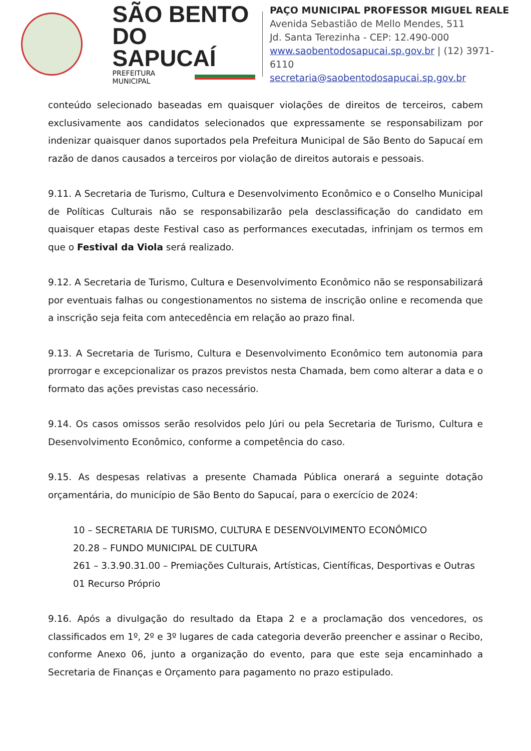SÃO BENTO
DO SAPUCAÍ
PREFEITURA MUNICIPAL
PAÇO MUNICIPAL PROFESSOR MIGUEL REALE
Avenida Sebastião de Mello Mendes, 511
Jd. Santa Terezinha - CEP: 12.490-000
www.saobentodosapucai.sp.gov.br | (12) 3971-6110
secretaria@saobentodosapucai.sp.gov.br
conteúdo selecionado baseadas em quaisquer violações de direitos de terceiros, cabem exclusivamente aos candidatos selecionados que expressamente se responsabilizam por indenizar quaisquer danos suportados pela Prefeitura Municipal de São Bento do Sapucaí em razão de danos causados a terceiros por violação de direitos autorais e pessoais.
9.11. A Secretaria de Turismo, Cultura e Desenvolvimento Econômico e o Conselho Municipal de Políticas Culturais não se responsabilizarão pela desclassificação do candidato em quaisquer etapas deste Festival caso as performances executadas, infrinjam os termos em que o Festival da Viola será realizado.
9.12. A Secretaria de Turismo, Cultura e Desenvolvimento Econômico não se responsabilizará por eventuais falhas ou congestionamentos no sistema de inscrição online e recomenda que a inscrição seja feita com antecedência em relação ao prazo final.
9.13. A Secretaria de Turismo, Cultura e Desenvolvimento Econômico tem autonomia para prorrogar e excepcionalizar os prazos previstos nesta Chamada, bem como alterar a data e o formato das ações previstas caso necessário.
9.14. Os casos omissos serão resolvidos pelo Júri ou pela Secretaria de Turismo, Cultura e Desenvolvimento Econômico, conforme a competência do caso.
9.15. As despesas relativas a presente Chamada Pública onerará a seguinte dotação orçamentária, do município de São Bento do Sapucaí, para o exercício de 2024:
10 – SECRETARIA DE TURISMO, CULTURA E DESENVOLVIMENTO ECONÔMICO
20.28 – FUNDO MUNICIPAL DE CULTURA
261 – 3.3.90.31.00 – Premiações Culturais, Artísticas, Científicas, Desportivas e Outras
01 Recurso Próprio
9.16. Após a divulgação do resultado da Etapa 2 e a proclamação dos vencedores, os classificados em 1º, 2º e 3º lugares de cada categoria deverão preencher e assinar o Recibo, conforme Anexo 06, junto a organização do evento, para que este seja encaminhado a Secretaria de Finanças e Orçamento para pagamento no prazo estipulado.